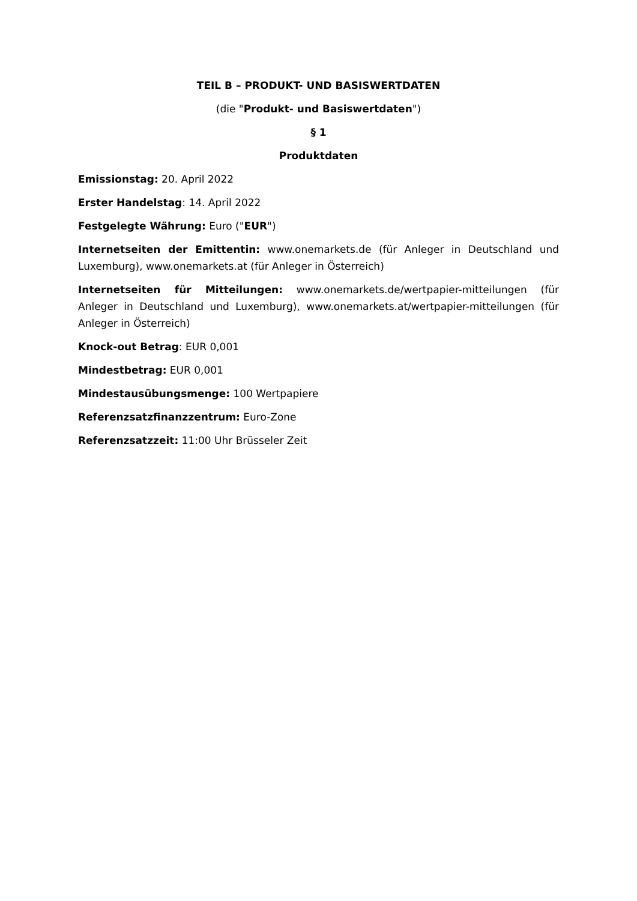TEIL B – PRODUKT- UND BASISWERTDATEN
(die "Produkt- und Basiswertdaten")
§ 1
Produktdaten
Emissionstag: 20. April 2022
Erster Handelstag: 14. April 2022
Festgelegte Währung: Euro ("EUR")
Internetseiten der Emittentin: www.onemarkets.de (für Anleger in Deutschland und Luxemburg), www.onemarkets.at (für Anleger in Österreich)
Internetseiten für Mitteilungen: www.onemarkets.de/wertpapier-mitteilungen (für Anleger in Deutschland und Luxemburg), www.onemarkets.at/wertpapier-mitteilungen (für Anleger in Österreich)
Knock-out Betrag: EUR 0,001
Mindestbetrag: EUR 0,001
Mindestausübungsmenge: 100 Wertpapiere
Referenzsatzfinanzzentrum: Euro-Zone
Referenzsatzzeit: 11:00 Uhr Brüsseler Zeit